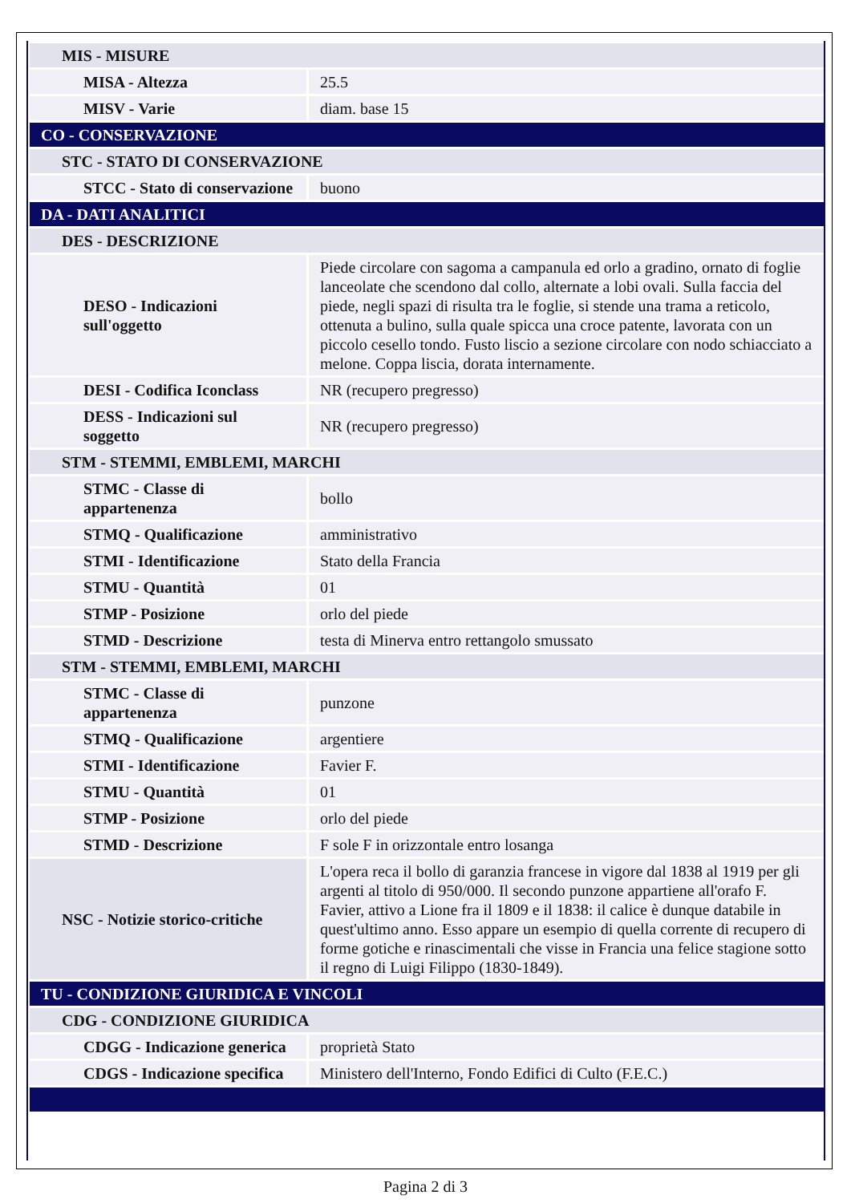| MIS - MISURE | |
| MISA - Altezza | 25.5 |
| MISV - Varie | diam. base 15 |
| CO - CONSERVAZIONE | |
| STC - STATO DI CONSERVAZIONE | |
| STCC - Stato di conservazione | buono |
| DA - DATI ANALITICI | |
| DES - DESCRIZIONE | |
| DESO - Indicazioni sull'oggetto | Piede circolare con sagoma a campanula ed orlo a gradino, ornato di foglie lanceolate che scendono dal collo, alternate a lobi ovali. Sulla faccia del piede, negli spazi di risulta tra le foglie, si stende una trama a reticolo, ottenuta a bulino, sulla quale spicca una croce patente, lavorata con un piccolo cesello tondo. Fusto liscio a sezione circolare con nodo schiacciato a melone. Coppa liscia, dorata internamente. |
| DESI - Codifica Iconclass | NR (recupero pregresso) |
| DESS - Indicazioni sul soggetto | NR (recupero pregresso) |
| STM - STEMMI, EMBLEMI, MARCHI | |
| STMC - Classe di appartenenza | bollo |
| STMQ - Qualificazione | amministrativo |
| STMI - Identificazione | Stato della Francia |
| STMU - Quantità | 01 |
| STMP - Posizione | orlo del piede |
| STMD - Descrizione | testa di Minerva entro rettangolo smussato |
| STM - STEMMI, EMBLEMI, MARCHI | |
| STMC - Classe di appartenenza | punzone |
| STMQ - Qualificazione | argentiere |
| STMI - Identificazione | Favier F. |
| STMU - Quantità | 01 |
| STMP - Posizione | orlo del piede |
| STMD - Descrizione | F sole F in orizzontale entro losanga |
| NSC - Notizie storico-critiche | L'opera reca il bollo di garanzia francese in vigore dal 1838 al 1919 per gli argenti al titolo di 950/000. Il secondo punzone appartiene all'orafo F. Favier, attivo a Lione fra il 1809 e il 1838: il calice è dunque databile in quest'ultimo anno. Esso appare un esempio di quella corrente di recupero di forme gotiche e rinascimentali che visse in Francia una felice stagione sotto il regno di Luigi Filippo (1830-1849). |
| TU - CONDIZIONE GIURIDICA E VINCOLI | |
| CDG - CONDIZIONE GIURIDICA | |
| CDGG - Indicazione generica | proprietà Stato |
| CDGS - Indicazione specifica | Ministero dell'Interno, Fondo Edifici di Culto (F.E.C.) |
Pagina 2 di 3